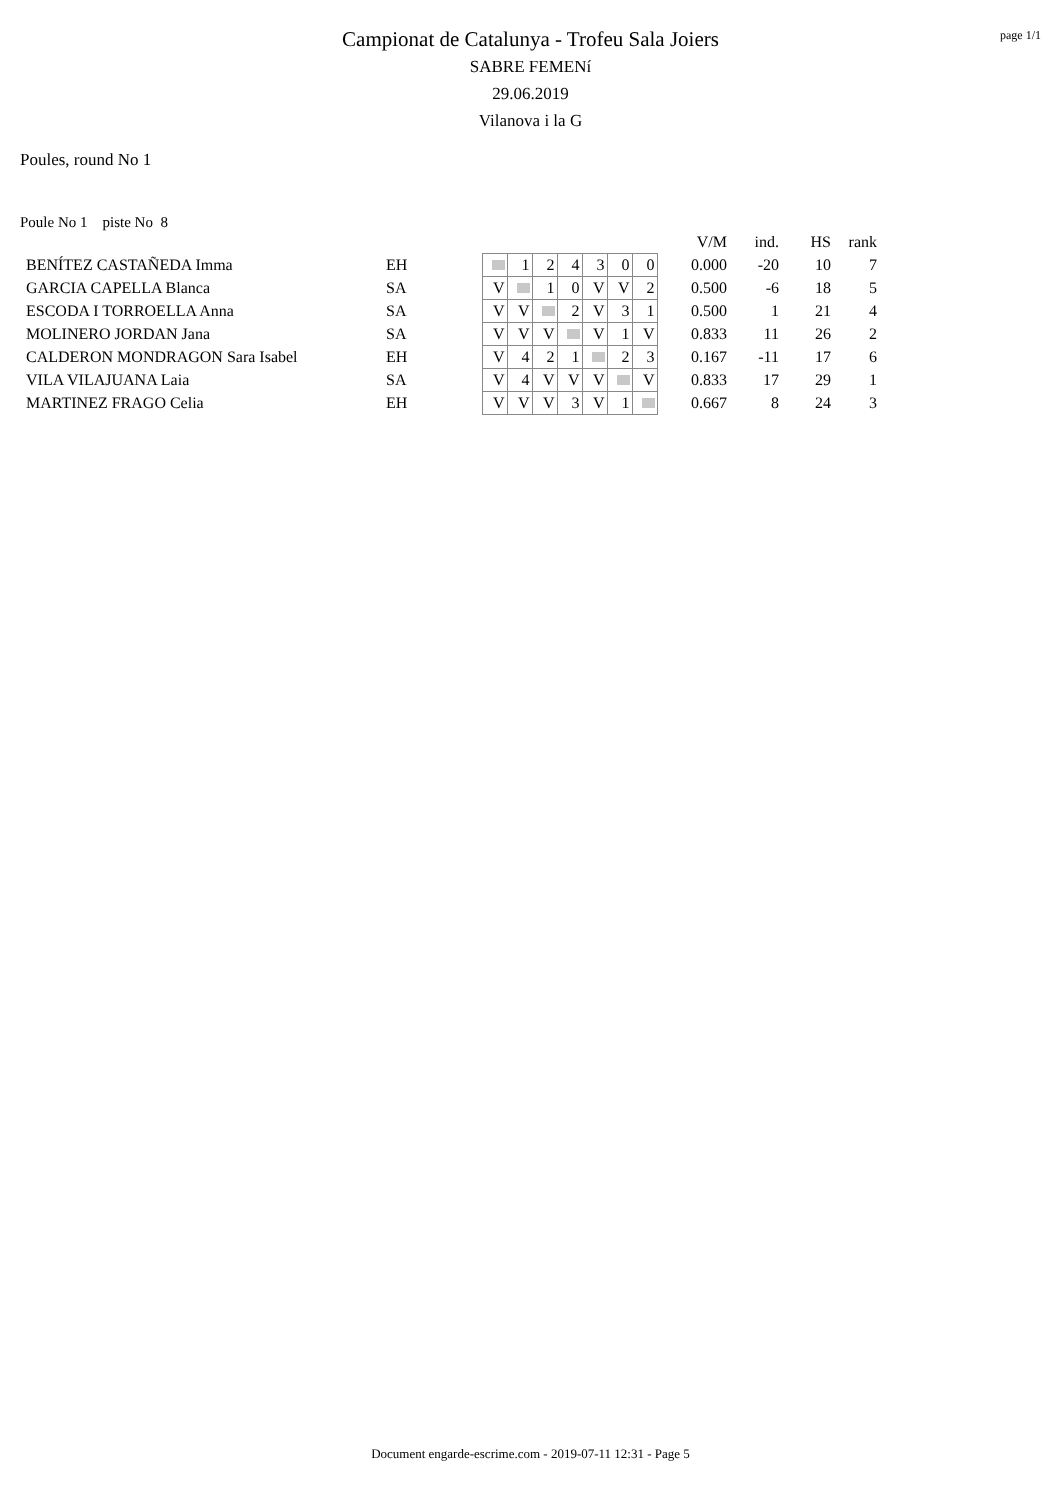page 1/1
Campionat de Catalunya - Trofeu Sala Joiers
SABRE FEMENí
29.06.2019
Vilanova i la G
Poules, round No 1
Poule No 1 piste No 8
| | | | | | | | | | | V/M | ind. | HS | rank |
| BENÍTEZ CASTAÑEDA Imma | EH | | 1 | 2 | 4 | 3 | 0 | 0 | | 0.000 | -20 | 10 | 7 |
| GARCIA CAPELLA Blanca | SA | V | | 1 | 0 | V | V | 2 | | 0.500 | -6 | 18 | 5 |
| ESCODA I TORROELLA Anna | SA | V | V | | 2 | V | 3 | 1 | | 0.500 | 1 | 21 | 4 |
| MOLINERO JORDAN Jana | SA | V | V | V | | V | 1 | V | | 0.833 | 11 | 26 | 2 |
| CALDERON MONDRAGON Sara Isabel | EH | V | 4 | 2 | 1 | | 2 | 3 | | 0.167 | -11 | 17 | 6 |
| VILA VILAJUANA Laia | SA | V | 4 | V | V | V | | V | | 0.833 | 17 | 29 | 1 |
| MARTINEZ FRAGO Celia | EH | V | V | V | 3 | V | 1 | | | 0.667 | 8 | 24 | 3 |
Document engarde-escrime.com - 2019-07-11 12:31 - Page 5